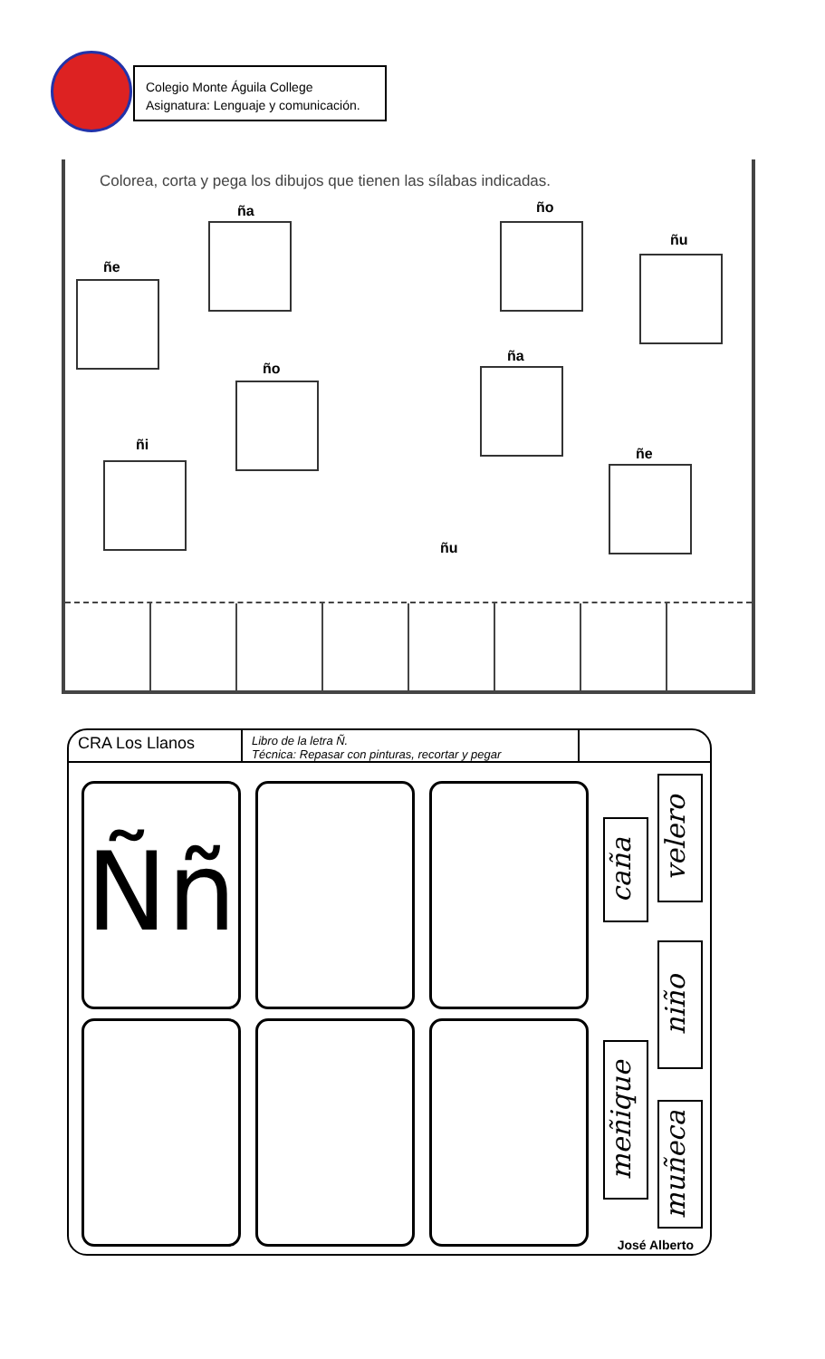Colegio Monte Águila College
Asignatura: Lenguaje y comunicación.
Colorea, corta y pega los dibujos que tienen las sílabas indicadas.
ñe
ña ño
ñu
ño
ña
ñi
ñe
ñu
CRA Los Llanos
Libro de la letra Ñ.
Técnica: Repasar con pinturas, recortar y pegar
Ññ
caña
velero
niño
meñique
muñeca
José Alberto